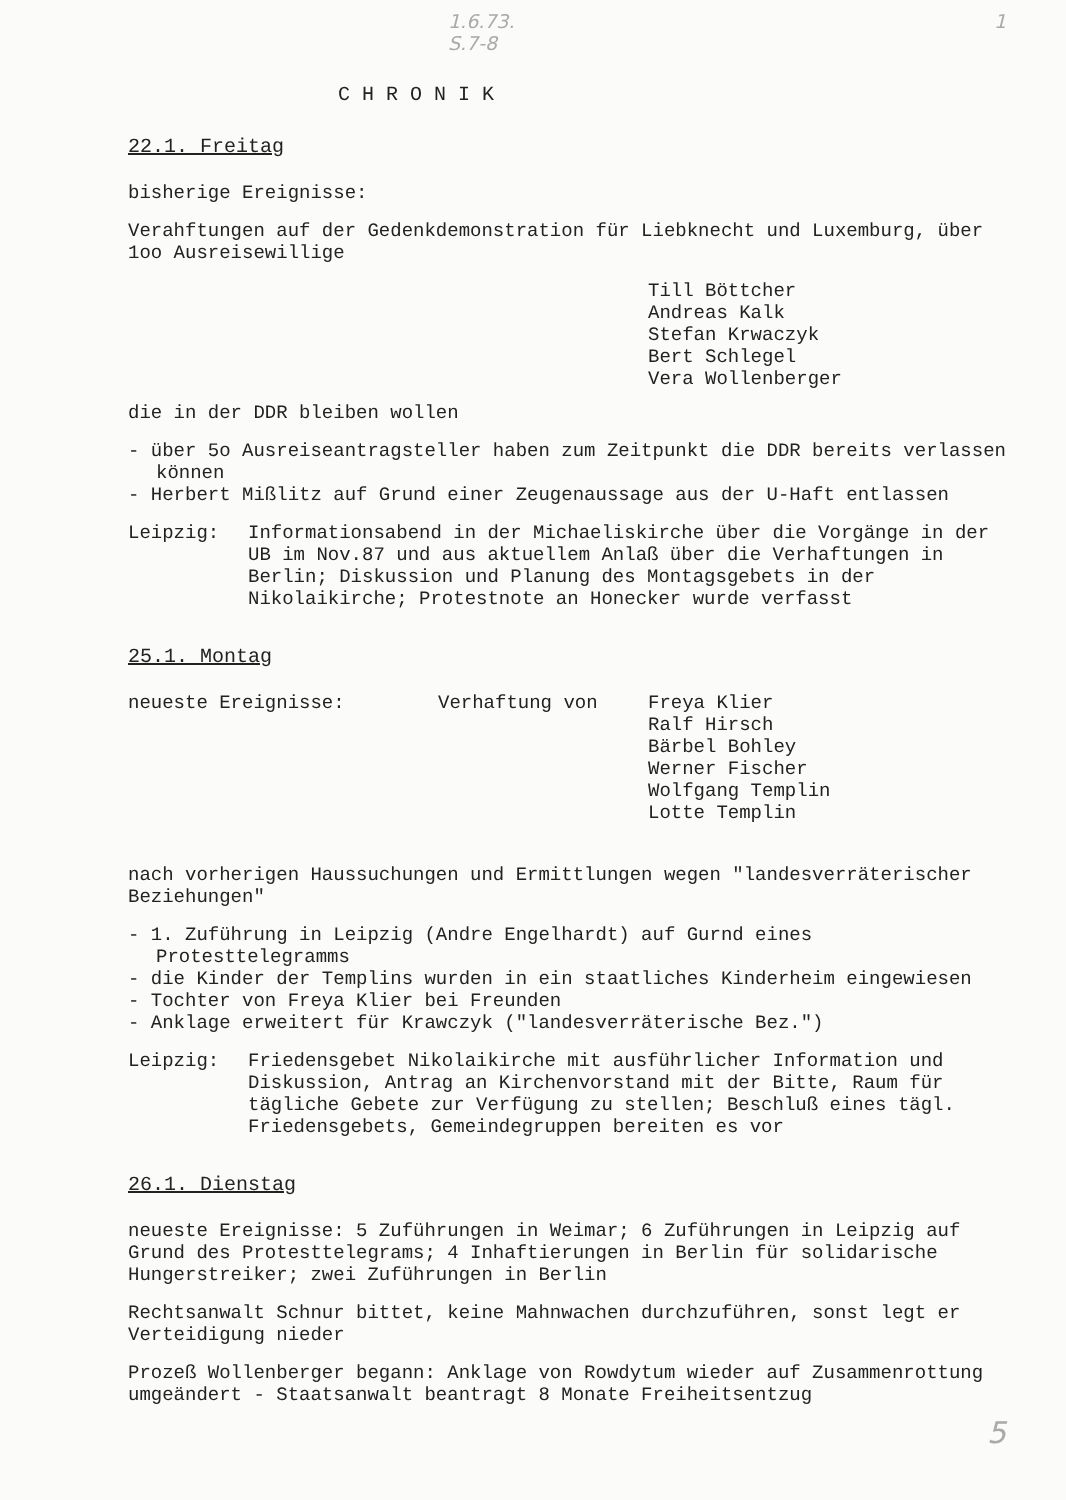1.6.73.
S.7-8 1
CHRONIK
22.1. Freitag
bisherige Ereignisse:
Verahftungen auf der Gedenkdemonstration für Liebknecht und Luxemburg, über 1oo Ausreisewillige
Till Böttcher
Andreas Kalk
Stefan Krwaczyk
Bert Schlegel
Vera Wollenberger
die in der DDR bleiben wollen
- über 5o Ausreiseantragsteller haben zum Zeitpunkt die DDR bereits verlassen können
- Herbert Mißlitz auf Grund einer Zeugenaussage aus der U-Haft entlassen
Leipzig: Informationsabend in der Michaeliskirche über die Vorgänge in der UB im Nov.87 und aus aktuellem Anlaß über die Verhaftungen in Berlin; Diskussion und Planung des Montagsgebets in der Nikolaikirche; Protestnote an Honecker wurde verfasst
25.1. Montag
neueste Ereignisse: Verhaftung von Freya Klier
Ralf Hirsch
Bärbel Bohley
Werner Fischer
Wolfgang Templin
Lotte Templin
nach vorherigen Haussuchungen und Ermittlungen wegen "landesverräterischer Beziehungen"
- 1. Zuführung in Leipzig (Andre Engelhardt) auf Gurnd eines Protesttelegramms
- die Kinder der Templins wurden in ein staatliches Kinderheim eingewiesen
- Tochter von Freya Klier bei Freunden
- Anklage erweitert für Krawczyk ("landesverräterische Bez.")
Leipzig: Friedensgebet Nikolaikirche mit ausführlicher Information und Diskussion, Antrag an Kirchenvorstand mit der Bitte, Raum für tägliche Gebete zur Verfügung zu stellen; Beschluß eines tägl. Friedensgebets, Gemeindegruppen bereiten es vor
26.1. Dienstag
neueste Ereignisse: 5 Zuführungen in Weimar; 6 Zuführungen in Leipzig auf Grund des Protesttelegrams; 4 Inhaftierungen in Berlin für solidarische Hungerstreiker; zwei Zuführungen in Berlin
Rechtsanwalt Schnur bittet, keine Mahnwachen durchzuführen, sonst legt er Verteidigung nieder
Prozeß Wollenberger begann: Anklage von Rowdytum wieder auf Zusammenrottung umgeändert - Staatsanwalt beantragt 8 Monate Freiheitsentzug
5